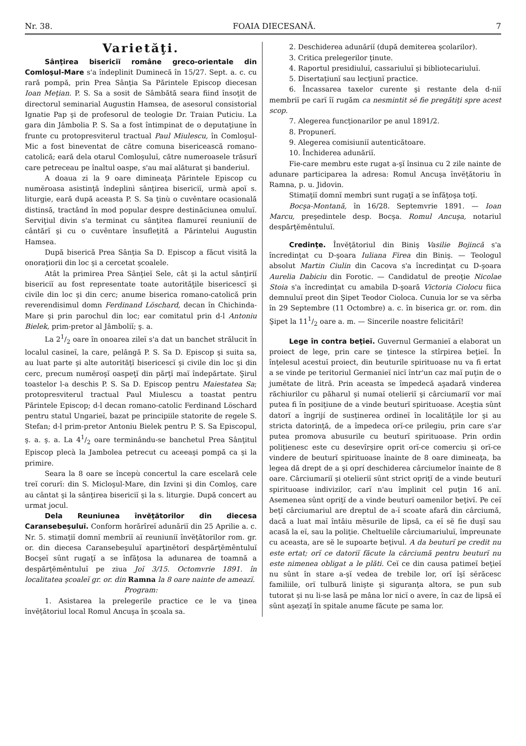Nr. 38. FOAIA DIECESANĂ. 7
Varietăţi.
Sânţirea bisericiĭ române greco-orientale din Comloşul-Mare s'a îndeplinit Duminecă în 15/27. Sept. a. c. cu rară pompă, prin Prea Sânţia Sa Părintele Episcop diecesan Ioan Meţian. P. S. Sa a sosit de Sâmbătă seara fiind însoţit de directorul seminarial Augustin Hamsea, de asesorul consistorial Ignatie Pap şi de profesorul de teologie Dr. Traian Puticiu. La gara din Jâmbolia P. S. Sa a fost întimpinat de o deputaţiune în frunte cu protopresviterul tractual Paul Miulescu, în Comloşul-Mic a fost bineventat de către comuna bisericească romano-catolică; eară dela otarul Comloşuluĭ, către numeroasele trăsurĭ care petreceau pe înaltul oaspe, s'au maĭ alăturat şi banderiul.
A doaua zi la 9 oare dimineaţa Părintele Episcop cu numĕroasa asistinţă îndeplinì sânţirea bisericiĭ, urmà apoĭ s. liturgie, eară după aceasta P. S. Sa ţinù o cuvêntare ocasională distinsă, tractând în mod popular despre destinăciunea omuluĭ. Serviţiul divin s'a terminat cu sânţitea flamureĭ reuniuniĭ de cântărĭ şi cu o cuvêntare însufleţită a Părintelui Augustin Hamsea.
După biserică Prea Sânţia Sa D. Episcop a făcut visită la onoraţiorii din loc şi a cercetat şcoalele.
Atât la primirea Prea Sânţieĭ Sele, cât şi la actul sânţiriĭ bisericiĭ au fost representate toate autorităţile bisericescĭ şi civile din loc şi din cerc; anume biserica romano-catolică prin reverendisimul domn Ferdinand Löschard, decan în Chichinda-Mare şi prin parochul din loc; ear comitatul prin d-l Antoniu Bielek, prim-pretor al Jâmboliĭ; ş. a.
La 21/2 oare în onoarea zileĭ s'a dat un banchet strălucit în localul casineĭ, la care, pelângă P. S. Sa D. Episcop şi suita sa, au luat parte şi alte autorităţĭ bisericescĭ şi civile din loc şi din cerc, precum numĕroşĭ oaspeţĭ din părţĭ maĭ îndepărtate. Şirul toastelor l-a deschis P. S. Sa D. Episcop pentru Maiestatea Sa; protopresviterul tractual Paul Miulescu a toastat pentru Părintele Episcop; d-l decan romano-catolic Ferdinand Löschard pentru statul Ungarieĭ, bazat pe principiile statorite de regele S. Stefan; d-l prim-pretor Antoniu Bielek pentru P. S. Sa Episcopul, ş. a. ş. a. La 41/2 oare terminându-se banchetul Prea Sânţitul Episcop plecà la Jambolea petrecut cu aceeaşi pompă ca şi la primire.
Seara la 8 oare se începù concertul la care escelară cele treĭ corurĭ: din S. Micloşul-Mare, din Izvini şi din Comloş, care au cântat şi la sânţirea bisericiĭ şi la s. liturgie. După concert au urmat jocul.
Dela Reuniunea învĕţătorilor din diecesa Caransebeşuluĭ. Conform horărîreĭ adunăriĭ din 25 Aprilie a. c. Nr. 5. stimaţiĭ domnĭ membriĭ aĭ reuniuniĭ învĕţătorilor rom. gr. or. din diecesa Caransebeşuluĭ aparţinĕtorĭ despărţĕmêntuluĭ Bocşeĭ sûnt rugaţĭ a se înfăţosa la adunarea de toamnă a despărţĕmêntuluĭ pe ziua Joĭ 3/15. Octomvrie 1891. în localitatea şcoaleĭ gr. or. din Ramna la 8 oare nainte de ameazĭ.
Program:
1. Asistarea la prelegerile practice ce le va ţinea învĕţătoriul local Romul Ancuşa în şcoala sa.
2. Deschiderea adunăriĭ (după demiterea şcolarilor).
3. Critica prelegerilor ţinute.
4. Raportul presidiuluĭ, cassariuluĭ şi bibliotecariuluĭ.
5. Disertaţiunĭ sau lecţiunĭ practice.
6. Încassarea taxelor curente şi restante dela d-niĭ membriĭ pe carĭ îĭ rugăm ca nesmintit sĕ fie pregătiţi spre acest scop.
7. Alegerea funcţionarilor pe anul 1891/2.
8. Propunerĭ.
9. Alegerea comisiuniĭ autenticătoare.
10. Închiderea adunăriĭ.
Fie-care membru este rugat a-şĭ însinua cu 2 zile nainte de adunare participarea la adresa: Romul Ancuşa învĕţătoriu în Ramna, p. u. Jidovin.
Stimaţiĭ domnĭ membri sunt rugaţĭ a se înfăţoşa toţĭ.
Bocşa-Montană, în 16/28. Septemvrie 1891. — Ioan Marcu, preşedintele desp. Bocşa. Romul Ancuşa, notariul despărţĕmêntuluĭ.
Credinţe. Învĕţătoriul din Biniş Vasilie Bojincă s'a încredinţat cu D-şoara Iuliana Firea din Biniş. — Teologul absolut Martin Ciulin din Cacova s'a încredinţat cu D-şoara Aurelia Dabiciu din Forotic. — Candidatul de preoţie Nicolae Stoia s'a încredinţat cu amabila D-şoară Victoria Ciolocu fiica demnuluĭ preot din Şipet Teodor Cioloca. Cunuia lor se va sĕrba în 29 Septembre (11 Octombre) a. c. în biserica gr. or. rom. din Şipet la 111/2 oare a. m. — Sincerile noastre felicitărĭ!
Lege în contra beţieĭ. Guvernul Germanieĭ a elaborat un proiect de lege, prin care se ţintesce la stîrpirea beţieĭ. În înţelesul acestuĭ proiect, din beuturile spirituoase nu va fi ertat a se vinde pe teritoriul Germanieĭ nicĭ într'un caz maĭ puţin de o jumĕtate de litră. Prin aceasta se împedecă aşadară vinderea răchiurilor cu păharul şi numaĭ otelieriĭ şi cârciumariĭ vor maĭ putea fi în posiţiune de a vinde beuturĭ spirituoase. Aceştia sûnt datorĭ a îngrijí de susţinerea ordineĭ în localităţile lor şi au stricta datorinţă, de a împedeca orĭ-ce prilegiu, prin care s'ar putea promova abusurile cu beuturĭ spirituoase. Prin ordin poliţienesc este cu desevîrşire oprit orĭ-ce comerciu şi orĭ-ce vindere de beuturĭ spirituoase înainte de 8 oare dimineaţa, ba legea dă drept de a şi oprí deschiderea cârciumelor înainte de 8 oare. Cârciumariĭ şi otelieriĭ sûnt strict opriţĭ de a vinde beuturĭ spirituoase indivizilor, carĭ n'au împlinit cel puţin 16 anĭ. Asemenea sûnt opriţĭ de a vinde beuturĭ oamenilor beţivĭ. Pe ceĭ beţĭ cârciumariul are dreptul de a-ĭ scoate afară din cârciumă, dacă a luat maĭ întâiu mĕsurile de lipsă, ca eĭ sĕ fie duşĭ sau acasă la eĭ, sau la poliţie. Cheltuelile cârciumariuluĭ, împreunate cu aceasta, are sĕ le supoarte beţivul. A da beuturĭ pe credit nu este ertat; orĭ ce datoriĭ făcute la cârciumă pentru beuturĭ nu este nimenea obligat a le plăti. Ceĭ ce din causa patimeĭ beţieĭ nu sûnt în stare a-şĭ vedea de trebile lor, orĭ îşĭ sĕrăcesc familiile, orĭ tulbură linişte şi siguranţa altora, se pun sub tutorat şi nu li-se lasă pe mâna lor nicĭ o avere, în caz de lipsă eĭ sûnt aşezaţĭ în spitale anume făcute pe sama lor.